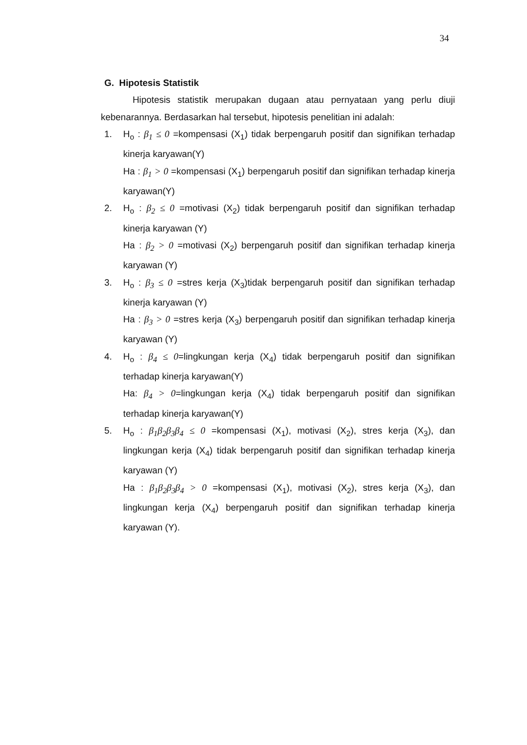34
G. Hipotesis Statistik
Hipotesis statistik merupakan dugaan atau pernyataan yang perlu diuji kebenarannya. Berdasarkan hal tersebut, hipotesis penelitian ini adalah:
1. H<sub>o</sub> : β<sub>1</sub> ≤ 0 =kompensasi (X<sub>1</sub>) tidak berpengaruh positif dan signifikan terhadap kinerja karyawan(Y)
Ha : β<sub>1</sub> > 0 =kompensasi (X<sub>1</sub>) berpengaruh positif dan signifikan terhadap kinerja karyawan(Y)
2. H<sub>o</sub> : β<sub>2</sub> ≤ 0 =motivasi (X<sub>2</sub>) tidak berpengaruh positif dan signifikan terhadap kinerja karyawan (Y)
Ha : β<sub>2</sub> > 0 =motivasi (X<sub>2</sub>) berpengaruh positif dan signifikan terhadap kinerja karyawan (Y)
3. H<sub>o</sub> : β<sub>3</sub> ≤ 0 =stres kerja (X<sub>3</sub>)tidak berpengaruh positif dan signifikan terhadap kinerja karyawan (Y)
Ha : β<sub>3</sub> > 0 =stres kerja (X<sub>3</sub>) berpengaruh positif dan signifikan terhadap kinerja karyawan (Y)
4. H<sub>o</sub> : β<sub>4</sub> ≤ 0=lingkungan kerja (X<sub>4</sub>) tidak berpengaruh positif dan signifikan terhadap kinerja karyawan(Y)
Ha: β<sub>4</sub> > 0=lingkungan kerja (X<sub>4</sub>) tidak berpengaruh positif dan signifikan terhadap kinerja karyawan(Y)
5. H<sub>o</sub> : β<sub>1</sub>β<sub>2</sub>β<sub>3</sub>β<sub>4</sub> ≤ 0 =kompensasi (X<sub>1</sub>), motivasi (X<sub>2</sub>), stres kerja (X<sub>3</sub>), dan lingkungan kerja (X<sub>4</sub>) tidak berpengaruh positif dan signifikan terhadap kinerja karyawan (Y)
Ha : β<sub>1</sub>β<sub>2</sub>β<sub>3</sub>β<sub>4</sub> > 0 =kompensasi (X<sub>1</sub>), motivasi (X<sub>2</sub>), stres kerja (X<sub>3</sub>), dan lingkungan kerja (X<sub>4</sub>) berpengaruh positif dan signifikan terhadap kinerja karyawan (Y).